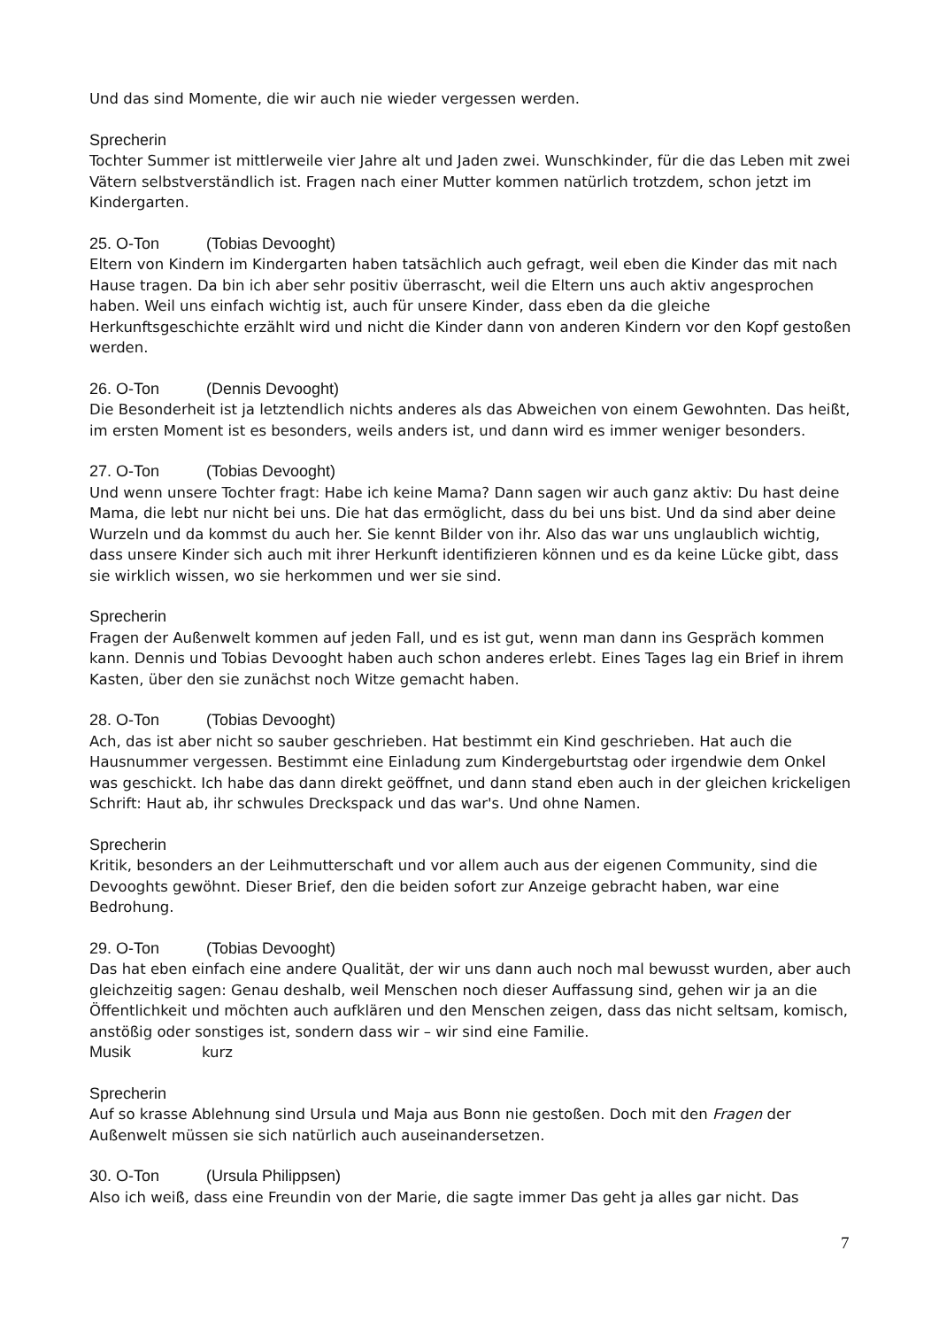Und das sind Momente, die wir auch nie wieder vergessen werden.
Sprecherin
Tochter Summer ist mittlerweile vier Jahre alt und Jaden zwei. Wunschkinder, für die das Leben mit zwei Vätern selbstverständlich ist. Fragen nach einer Mutter kommen natürlich trotzdem, schon jetzt im Kindergarten.
25. O-Ton (Tobias Devooght)
Eltern von Kindern im Kindergarten haben tatsächlich auch gefragt, weil eben die Kinder das mit nach Hause tragen. Da bin ich aber sehr positiv überrascht, weil die Eltern uns auch aktiv angesprochen haben. Weil uns einfach wichtig ist, auch für unsere Kinder, dass eben da die gleiche Herkunftsgeschichte erzählt wird und nicht die Kinder dann von anderen Kindern vor den Kopf gestoßen werden.
26. O-Ton (Dennis Devooght)
Die Besonderheit ist ja letztendlich nichts anderes als das Abweichen von einem Gewohnten. Das heißt, im ersten Moment ist es besonders, weils anders ist, und dann wird es immer weniger besonders.
27. O-Ton (Tobias Devooght)
Und wenn unsere Tochter fragt: Habe ich keine Mama? Dann sagen wir auch ganz aktiv: Du hast deine Mama, die lebt nur nicht bei uns. Die hat das ermöglicht, dass du bei uns bist. Und da sind aber deine Wurzeln und da kommst du auch her. Sie kennt Bilder von ihr. Also das war uns unglaublich wichtig, dass unsere Kinder sich auch mit ihrer Herkunft identifizieren können und es da keine Lücke gibt, dass sie wirklich wissen, wo sie herkommen und wer sie sind.
Sprecherin
Fragen der Außenwelt kommen auf jeden Fall, und es ist gut, wenn man dann ins Gespräch kommen kann. Dennis und Tobias Devooght haben auch schon anderes erlebt. Eines Tages lag ein Brief in ihrem Kasten, über den sie zunächst noch Witze gemacht haben.
28. O-Ton (Tobias Devooght)
Ach, das ist aber nicht so sauber geschrieben. Hat bestimmt ein Kind geschrieben. Hat auch die Hausnummer vergessen. Bestimmt eine Einladung zum Kindergeburtstag oder irgendwie dem Onkel was geschickt. Ich habe das dann direkt geöffnet, und dann stand eben auch in der gleichen krickeligen Schrift: Haut ab, ihr schwules Dreckspack und das war's. Und ohne Namen.
Sprecherin
Kritik, besonders an der Leihmutterschaft und vor allem auch aus der eigenen Community, sind die Devooghts gewöhnt. Dieser Brief, den die beiden sofort zur Anzeige gebracht haben, war eine Bedrohung.
29. O-Ton (Tobias Devooght)
Das hat eben einfach eine andere Qualität, der wir uns dann auch noch mal bewusst wurden, aber auch gleichzeitig sagen: Genau deshalb, weil Menschen noch dieser Auffassung sind, gehen wir ja an die Öffentlichkeit und möchten auch aufklären und den Menschen zeigen, dass das nicht seltsam, komisch, anstößig oder sonstiges ist, sondern dass wir – wir sind eine Familie.
Musik kurz
Sprecherin
Auf so krasse Ablehnung sind Ursula und Maja aus Bonn nie gestoßen. Doch mit den Fragen der Außenwelt müssen sie sich natürlich auch auseinandersetzen.
30. O-Ton (Ursula Philippsen)
Also ich weiß, dass eine Freundin von der Marie, die sagte immer Das geht ja alles gar nicht. Das
7